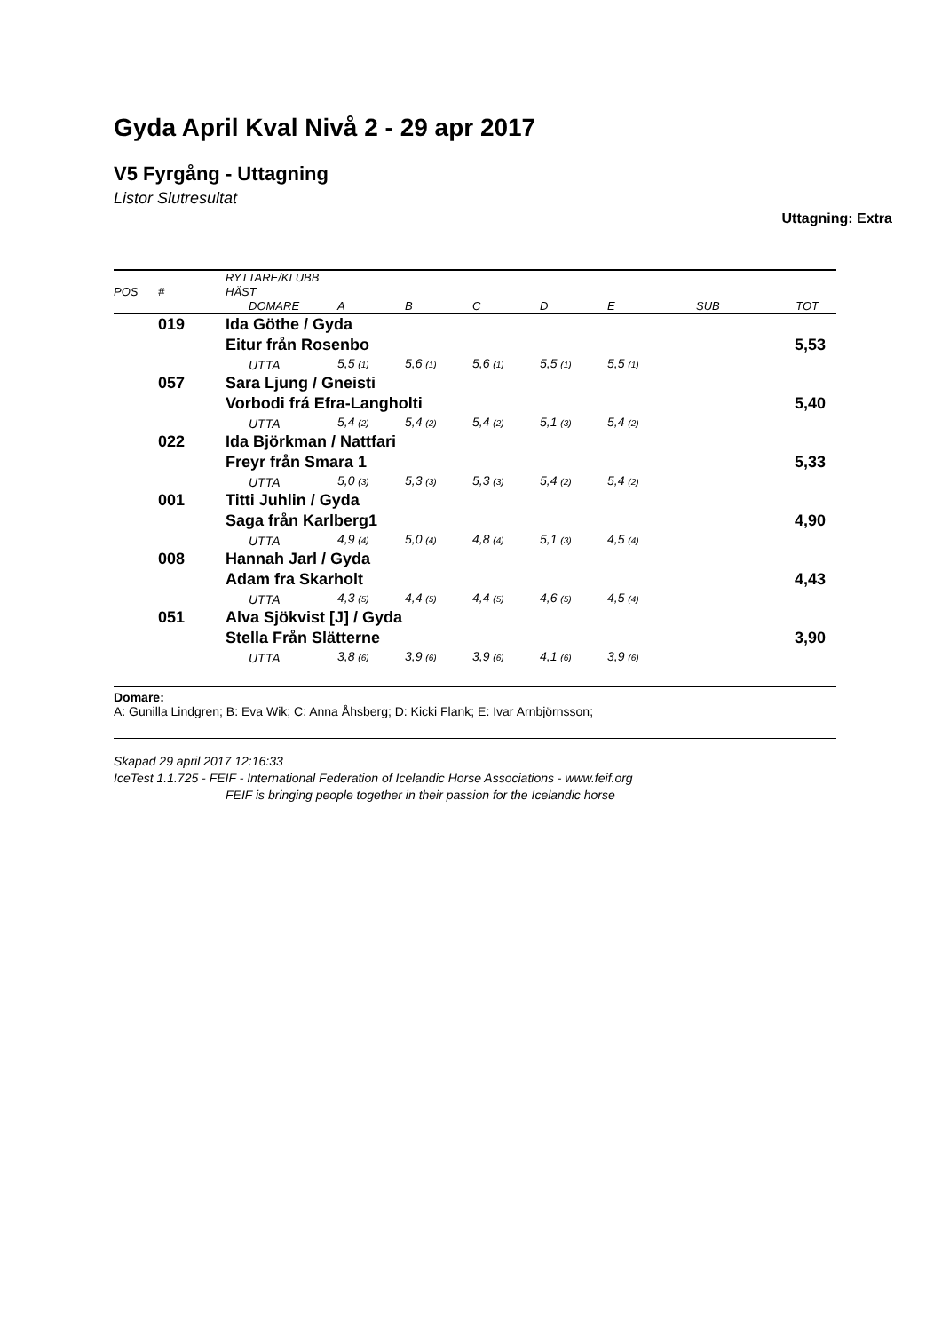Gyda April Kval Nivå 2 - 29 apr 2017
V5 Fyrgång - Uttagning
Listor Slutresultat
Uttagning: Extra
| POS | # | RYTTARE/KLUBB HÄST | | | | | | | |
| | | DOMARE | A | B | C | D | E | SUB | TOT |
| | 019 | Ida Göthe / Gyda | | | | | | | |
| | | Eitur från Rosenbo | | | | | | | 5,53 |
| | | UTTA | 5,5 (1) | 5,6 (1) | 5,6 (1) | 5,5 (1) | 5,5 (1) | | |
| | 057 | Sara Ljung / Gneisti | | | | | | | |
| | | Vorbodi frá Efra-Langholti | | | | | | | 5,40 |
| | | UTTA | 5,4 (2) | 5,4 (2) | 5,4 (2) | 5,1 (3) | 5,4 (2) | | |
| | 022 | Ida Björkman / Nattfari | | | | | | | |
| | | Freyr från Smara 1 | | | | | | | 5,33 |
| | | UTTA | 5,0 (3) | 5,3 (3) | 5,3 (3) | 5,4 (2) | 5,4 (2) | | |
| | 001 | Titti Juhlin / Gyda | | | | | | | |
| | | Saga från Karlberg1 | | | | | | | 4,90 |
| | | UTTA | 4,9 (4) | 5,0 (4) | 4,8 (4) | 5,1 (3) | 4,5 (4) | | |
| | 008 | Hannah Jarl / Gyda | | | | | | | |
| | | Adam fra Skarholt | | | | | | | 4,43 |
| | | UTTA | 4,3 (5) | 4,4 (5) | 4,4 (5) | 4,6 (5) | 4,5 (4) | | |
| | 051 | Alva Sjökvist [J] / Gyda | | | | | | | |
| | | Stella Från Slätterne | | | | | | | 3,90 |
| | | UTTA | 3,8 (6) | 3,9 (6) | 3,9 (6) | 4,1 (6) | 3,9 (6) | | |
Domare:
A: Gunilla Lindgren; B: Eva Wik; C: Anna Åhsberg; D: Kicki Flank; E: Ivar Arnbjörnsson;
Skapad 29 april 2017 12:16:33
IceTest 1.1.725 - FEIF - International Federation of Icelandic Horse Associations - www.feif.org
FEIF is bringing people together in their passion for the Icelandic horse